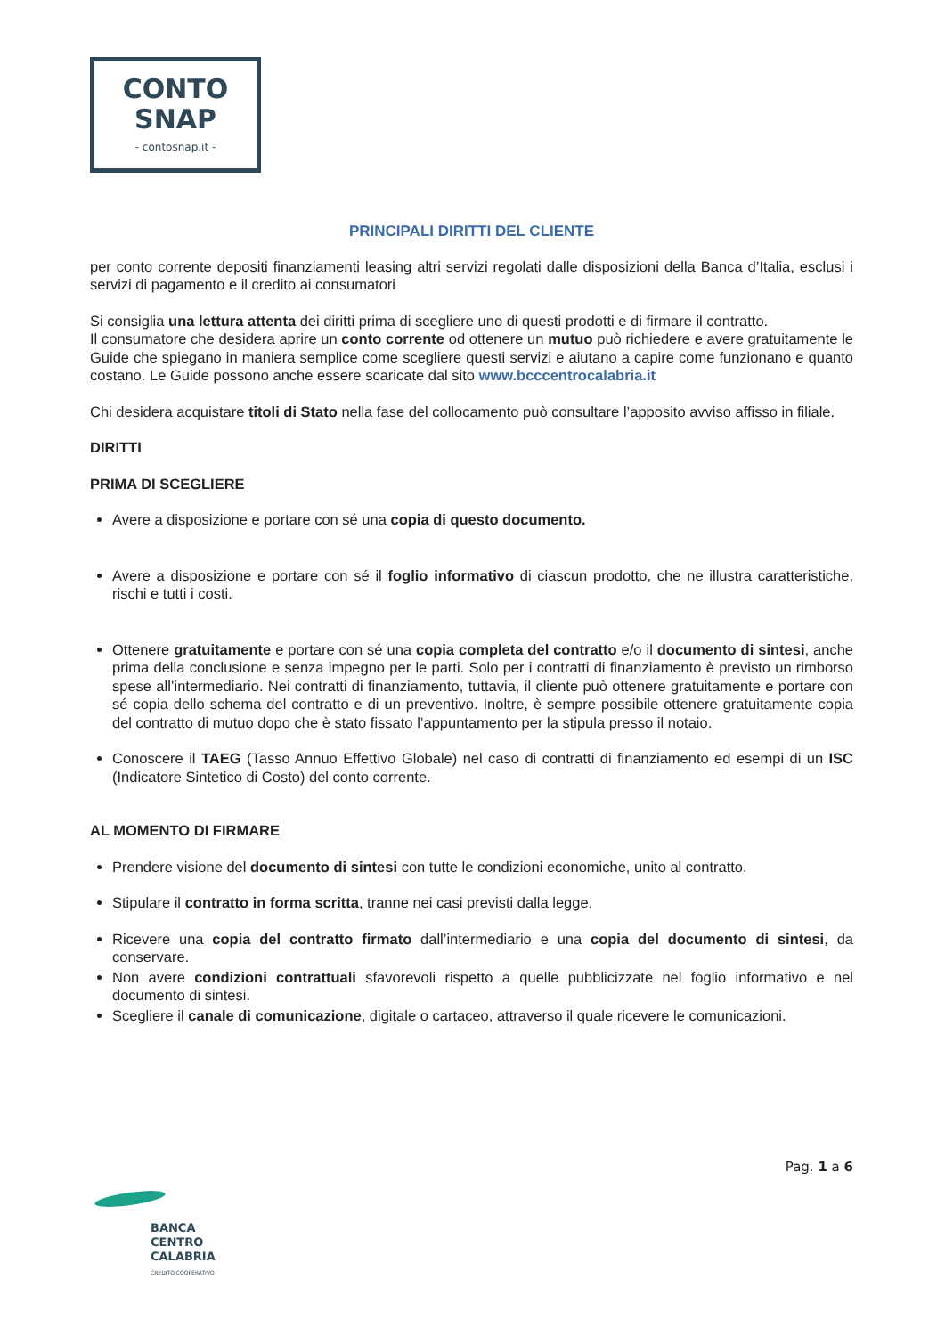CONTO
SNAP
- contosnap.it -
PRINCIPALI DIRITTI DEL CLIENTE
per conto corrente depositi finanziamenti leasing altri servizi regolati dalle disposizioni della Banca d’Italia, esclusi i servizi di pagamento e il credito ai consumatori
Si consiglia una lettura attenta dei diritti prima di scegliere uno di questi prodotti e di firmare il contratto.
Il consumatore che desidera aprire un conto corrente od ottenere un mutuo può richiedere e avere gratuitamente le Guide che spiegano in maniera semplice come scegliere questi servizi e aiutano a capire come funzionano e quanto costano. Le Guide possono anche essere scaricate dal sito www.bcccentrocalabria.it
Chi desidera acquistare titoli di Stato nella fase del collocamento può consultare l’apposito avviso affisso in filiale.
DIRITTI
PRIMA DI SCEGLIERE
Avere a disposizione e portare con sé una copia di questo documento.
Avere a disposizione e portare con sé il foglio informativo di ciascun prodotto, che ne illustra caratteristiche, rischi e tutti i costi.
Ottenere gratuitamente e portare con sé una copia completa del contratto e/o il documento di sintesi, anche prima della conclusione e senza impegno per le parti. Solo per i contratti di finanziamento è previsto un rimborso spese all’intermediario. Nei contratti di finanziamento, tuttavia, il cliente può ottenere gratuitamente e portare con sé copia dello schema del contratto e di un preventivo. Inoltre, è sempre possibile ottenere gratuitamente copia del contratto di mutuo dopo che è stato fissato l’appuntamento per la stipula presso il notaio.
Conoscere il TAEG (Tasso Annuo Effettivo Globale) nel caso di contratti di finanziamento ed esempi di un ISC (Indicatore Sintetico di Costo) del conto corrente.
AL MOMENTO DI FIRMARE
Prendere visione del documento di sintesi con tutte le condizioni economiche, unito al contratto.
Stipulare il contratto in forma scritta, tranne nei casi previsti dalla legge.
Ricevere una copia del contratto firmato dall’intermediario e una copia del documento di sintesi, da conservare.
Non avere condizioni contrattuali sfavorevoli rispetto a quelle pubblicizzate nel foglio informativo e nel documento di sintesi.
Scegliere il canale di comunicazione, digitale o cartaceo, attraverso il quale ricevere le comunicazioni.
Pag. 1 a 6
BANCA
CENTRO
CALABRIA
CREDITO COOPERATIVO